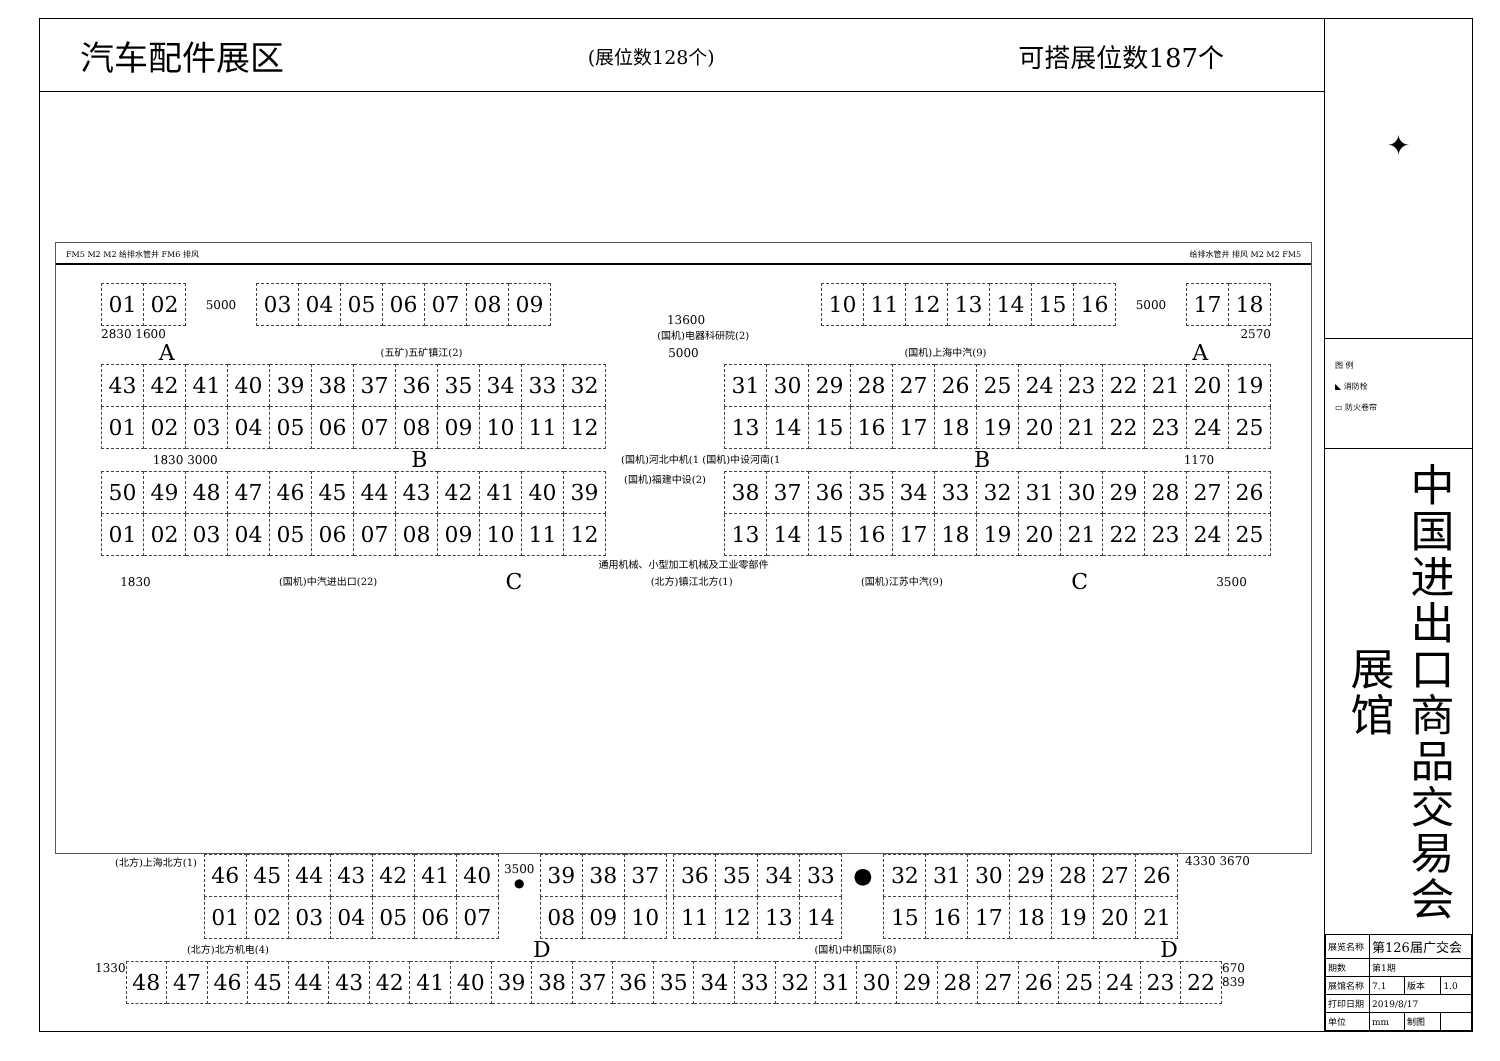汽车配件展区 (展位数128个) 可搭展位数187个
FM5 M2 M2 给排水管井 FM6 排风 给排水管井 排风 M2 M2 FM5
| 01 | 02 | 5000 | 03 | 04 | 05 | 06 | 07 | 08 | 09 |
13600
| 10 | 11 | 12 | 13 | 14 | 15 | 16 | 5000 | 17 | 18 |
2830 1600 (国机)电器科研院(2) 2570
A (五矿)五矿镇江(2) 5000 (国机)上海中汽(9) A
| 43 | 42 | 41 | 40 | 39 | 38 | 37 | 36 | 35 | 34 | 33 | 32 |
| 01 | 02 | 03 | 04 | 05 | 06 | 07 | 08 | 09 | 10 | 11 | 12 |
| 31 | 30 | 29 | 28 | 27 | 26 | 25 | 24 | 23 | 22 | 21 | 20 | 19 |
| 13 | 14 | 15 | 16 | 17 | 18 | 19 | 20 | 21 | 22 | 23 | 24 | 25 |
1830 3000 B (国机)河北中机(1 (国机)中设河南(1 B 1170
| 50 | 49 | 48 | 47 | 46 | 45 | 44 | 43 | 42 | 41 | 40 | 39 |
| 01 | 02 | 03 | 04 | 05 | 06 | 07 | 08 | 09 | 10 | 11 | 12 |
(国机)福建中设(2)
| 38 | 37 | 36 | 35 | 34 | 33 | 32 | 31 | 30 | 29 | 28 | 27 | 26 |
| 13 | 14 | 15 | 16 | 17 | 18 | 19 | 20 | 21 | 22 | 23 | 24 | 25 |
通用机械、小型加工机械及工业零部件
1830 (国机)中汽进出口(22) C (北方)镇江北方(1) (国机)江苏中汽(9) C 3500
(北方)上海北方(1)
| 46 | 45 | 44 | 43 | 42 | 41 | 40 | 3500 ● | 39 | 38 | 37 |
| 01 | 02 | 03 | 04 | 05 | 06 | 07 | | 08 | 09 | 10 |
| 36 | 35 | 34 | 33 | ● | 32 | 31 | 30 | 29 | 28 | 27 | 26 |
| 11 | 12 | 13 | 14 | | 15 | 16 | 17 | 18 | 19 | 20 | 21 |
4330 3670
(北方)北方机电(4) D (国机)中机国际(8) D
1330
| 48 | 47 | 46 | 45 | 44 | 43 | 42 | 41 | 40 | 39 | 38 | 37 | 36 | 35 | 34 | 33 | 32 | 31 | 30 | 29 | 28 | 27 | 26 | 25 | 24 | 23 | 22 |
670 839
✦
图 例
◣ 消防栓
▭ 防火卷帘
中国进出口商品交易会展馆
| 展览名称 | 第126届广交会 | | |
| 期数 | 第1期 | | |
| 展馆名称 | 7.1 | 版本 | 1.0 |
| 打印日期 | 2019/8/17 | | |
| 单位 | mm | 制图 | |